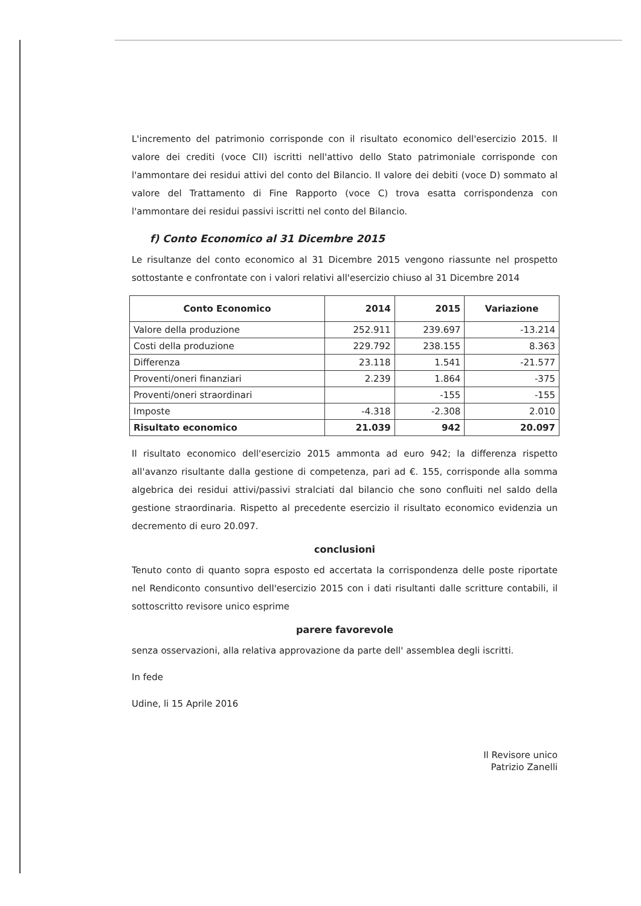L'incremento del patrimonio corrisponde con il risultato economico dell'esercizio 2015. Il valore dei crediti (voce CII) iscritti nell'attivo dello Stato patrimoniale corrisponde con l'ammontare dei residui attivi del conto del Bilancio. Il valore dei debiti (voce D) sommato al valore del Trattamento di Fine Rapporto (voce C) trova esatta corrispondenza con l'ammontare dei residui passivi iscritti nel conto del Bilancio.
f) Conto Economico al 31 Dicembre 2015
Le risultanze del conto economico al 31 Dicembre 2015 vengono riassunte nel prospetto sottostante e confrontate con i valori relativi all'esercizio chiuso al 31 Dicembre 2014
| Conto Economico | 2014 | 2015 | Variazione |
| --- | --- | --- | --- |
| Valore della produzione | 252.911 | 239.697 | -13.214 |
| Costi della produzione | 229.792 | 238.155 | 8.363 |
| Differenza | 23.118 | 1.541 | -21.577 |
| Proventi/oneri finanziari | 2.239 | 1.864 | -375 |
| Proventi/oneri straordinari | | -155 | -155 |
| Imposte | -4.318 | -2.308 | 2.010 |
| Risultato economico | 21.039 | 942 | 20.097 |
Il risultato economico dell'esercizio 2015 ammonta ad euro 942; la differenza rispetto all'avanzo risultante dalla gestione di competenza, pari ad €. 155, corrisponde alla somma algebrica dei residui attivi/passivi stralciati dal bilancio che sono confluiti nel saldo della gestione straordinaria. Rispetto al precedente esercizio il risultato economico evidenzia un decremento di euro 20.097.
conclusioni
Tenuto conto di quanto sopra esposto ed accertata la corrispondenza delle poste riportate nel Rendiconto consuntivo dell'esercizio 2015 con i dati risultanti dalle scritture contabili, il sottoscritto revisore unico esprime
parere favorevole
senza osservazioni, alla relativa approvazione da parte dell' assemblea degli iscritti.
In fede
Udine, li 15 Aprile 2016
Il Revisore unico
Patrizio Zanelli